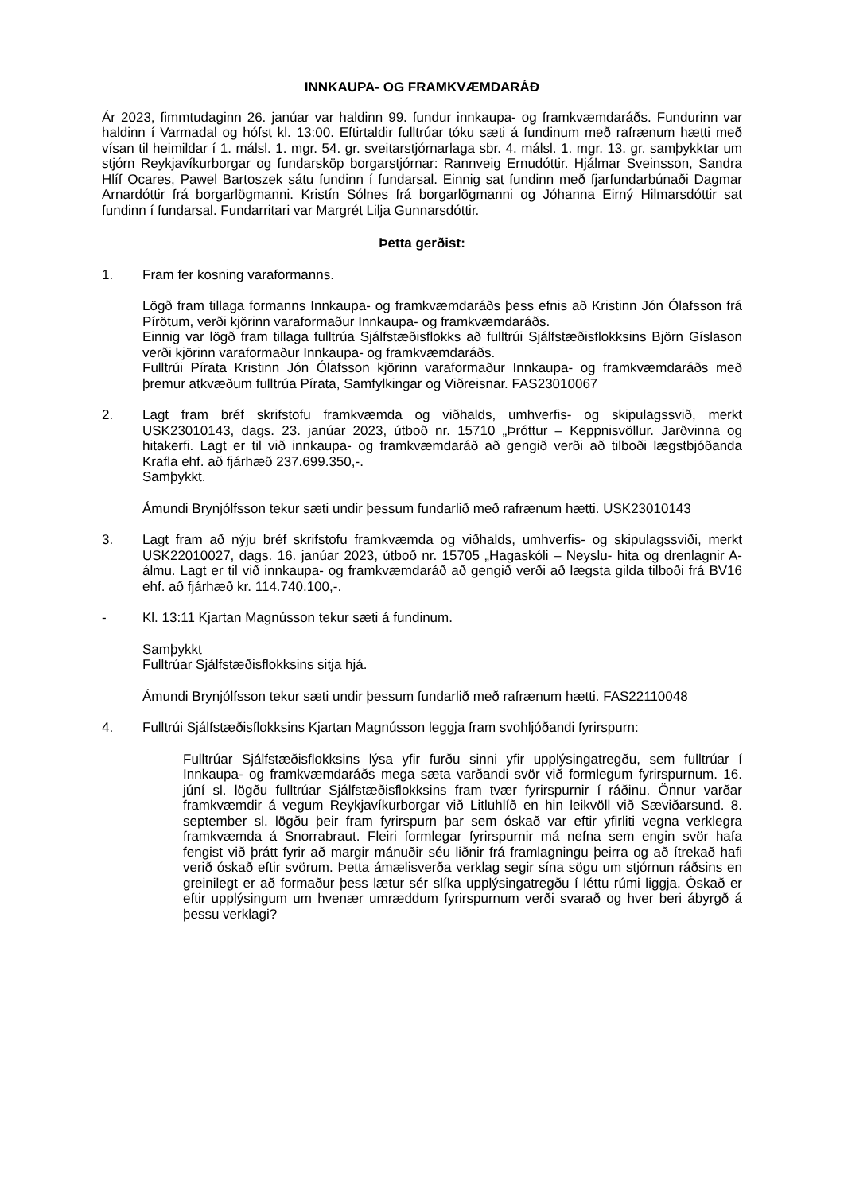INNKAUPA- OG FRAMKVÆMDARÁÐ
Ár 2023, fimmtudaginn 26. janúar var haldinn 99. fundur innkaupa- og framkvæmdaráðs. Fundurinn var haldinn í Varmadal og hófst kl. 13:00. Eftirtaldir fulltrúar tóku sæti á fundinum með rafrænum hætti með vísan til heimildar í 1. málsl. 1. mgr. 54. gr. sveitarstjórnarlaga sbr. 4. málsl. 1. mgr. 13. gr. samþykktar um stjórn Reykjavíkurborgar og fundarsköp borgarstjórnar: Rannveig Ernudóttir. Hjálmar Sveinsson, Sandra Hlíf Ocares, Pawel Bartoszek sátu fundinn í fundarsal. Einnig sat fundinn með fjarfundarbúnaði Dagmar Arnardóttir frá borgarlögmanni. Kristín Sólnes frá borgarlögmanni og Jóhanna Eirný Hilmarsdóttir sat fundinn í fundarsal. Fundarritari var Margrét Lilja Gunnarsdóttir.
Þetta gerðist:
1. Fram fer kosning varaformanns.
Lögð fram tillaga formanns Innkaupa- og framkvæmdaráðs þess efnis að Kristinn Jón Ólafsson frá Pírötum, verði kjörinn varaformaður Innkaupa- og framkvæmdaráðs.
Einnig var lögð fram tillaga fulltrúa Sjálfstæðisflokks að fulltrúi Sjálfstæðisflokksins Björn Gíslason verði kjörinn varaformaður Innkaupa- og framkvæmdaráðs.
Fulltrúi Pírata Kristinn Jón Ólafsson kjörinn varaformaður Innkaupa- og framkvæmdaráðs með þremur atkvæðum fulltrúa Pírata, Samfylkingar og Viðreisnar. FAS23010067
2. Lagt fram bréf skrifstofu framkvæmda og viðhalds, umhverfis- og skipulagssvið, merkt USK23010143, dags. 23. janúar 2023, útboð nr. 15710 „Þróttur – Keppnisvöllur. Jarðvinna og hitakerfi. Lagt er til við innkaupa- og framkvæmdaráð að gengið verði að tilboði lægstbjóðanda Krafla ehf. að fjárhæð 237.699.350,-.
Samþykkt.
Ámundi Brynjólfsson tekur sæti undir þessum fundarlið með rafrænum hætti. USK23010143
3. Lagt fram að nýju bréf skrifstofu framkvæmda og viðhalds, umhverfis- og skipulagssviði, merkt USK22010027, dags. 16. janúar 2023, útboð nr. 15705 „Hagaskóli – Neyslu- hita og drenlagnir A-álmu. Lagt er til við innkaupa- og framkvæmdaráð að gengið verði að lægsta gilda tilboði frá BV16 ehf. að fjárhæð kr. 114.740.100,-.
- Kl. 13:11 Kjartan Magnússon tekur sæti á fundinum.
Samþykkt
Fulltrúar Sjálfstæðisflokksins sitja hjá.
Ámundi Brynjólfsson tekur sæti undir þessum fundarlið með rafrænum hætti. FAS22110048
4. Fulltrúi Sjálfstæðisflokksins Kjartan Magnússon leggja fram svohljóðandi fyrirspurn:
Fulltrúar Sjálfstæðisflokksins lýsa yfir furðu sinni yfir upplýsingatregðu, sem fulltrúar í Innkaupa- og framkvæmdaráðs mega sæta varðandi svör við formlegum fyrirspurnum. 16. júní sl. lögðu fulltrúar Sjálfstæðisflokksins fram tvær fyrirspurnir í ráðinu. Önnur varðar framkvæmdir á vegum Reykjavíkurborgar við Litluhlíð en hin leikvöll við Sæviðarsund. 8. september sl. lögðu þeir fram fyrirspurn þar sem óskað var eftir yfirliti vegna verklegra framkvæmda á Snorrabraut. Fleiri formlegar fyrirspurnir má nefna sem engin svör hafa fengist við þrátt fyrir að margir mánuðir séu liðnir frá framlagningu þeirra og að ítrekað hafi verið óskað eftir svörum. Þetta ámælisverða verklag segir sína sögu um stjórnun ráðsins en greinilegt er að formaður þess lætur sér slíka upplýsingatregðu í léttu rúmi liggja. Óskað er eftir upplýsingum um hvenær umræddum fyrirspurnum verði svarað og hver beri ábyrgð á þessu verklagi?